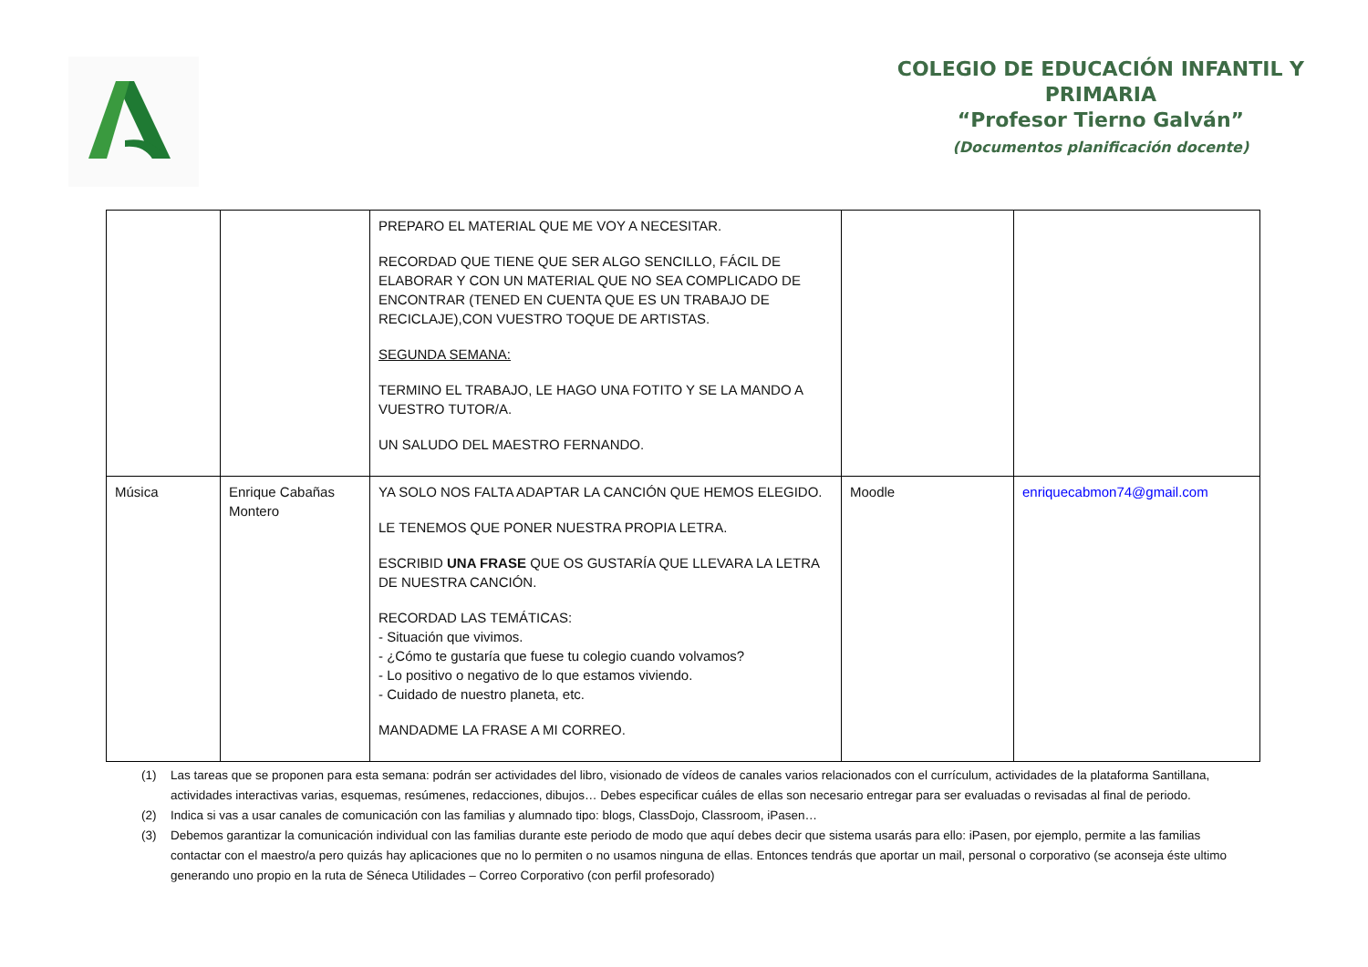COLEGIO DE EDUCACIÓN INFANTIL Y
PRIMARIA
“Profesor Tierno Galván”
(Documentos planificación docente)
| | | PREPARO EL MATERIAL QUE ME VOY A NECESITAR. RECORDAD QUE TIENE QUE SER ALGO SENCILLO, FÁCIL DE ELABORAR Y CON UN MATERIAL QUE NO SEA COMPLICADO DE ENCONTRAR (TENED EN CUENTA QUE ES UN TRABAJO DE RECICLAJE),CON VUESTRO TOQUE DE ARTISTAS. SEGUNDA SEMANA: TERMINO EL TRABAJO, LE HAGO UNA FOTITO Y SE LA MANDO A VUESTRO TUTOR/A. UN SALUDO DEL MAESTRO FERNANDO. | | |
| Música | Enrique Cabañas Montero | YA SOLO NOS FALTA ADAPTAR LA CANCIÓN QUE HEMOS ELEGIDO. LE TENEMOS QUE PONER NUESTRA PROPIA LETRA. ESCRIBID UNA FRASE QUE OS GUSTARÍA QUE LLEVARA LA LETRA DE NUESTRA CANCIÓN. RECORDAD LAS TEMÁTICAS: - Situación que vivimos. - ¿Cómo te gustaría que fuese tu colegio cuando volvamos? - Lo positivo o negativo de lo que estamos viviendo. - Cuidado de nuestro planeta, etc. MANDADME LA FRASE A MI CORREO. | Moodle | enriquecabmon74@gmail.com |
(1) Las tareas que se proponen para esta semana: podrán ser actividades del libro, visionado de vídeos de canales varios relacionados con el currículum, actividades de la plataforma Santillana, actividades interactivas varias, esquemas, resúmenes, redacciones, dibujos… Debes especificar cuáles de ellas son necesario entregar para ser evaluadas o revisadas al final de periodo.
(2) Indica si vas a usar canales de comunicación con las familias y alumnado tipo: blogs, ClassDojo, Classroom, iPasen…
(3) Debemos garantizar la comunicación individual con las familias durante este periodo de modo que aquí debes decir que sistema usarás para ello: iPasen, por ejemplo, permite a las familias contactar con el maestro/a pero quizás hay aplicaciones que no lo permiten o no usamos ninguna de ellas. Entonces tendrás que aportar un mail, personal o corporativo (se aconseja éste ultimo generando uno propio en la ruta de Séneca Utilidades – Correo Corporativo (con perfil profesorado)